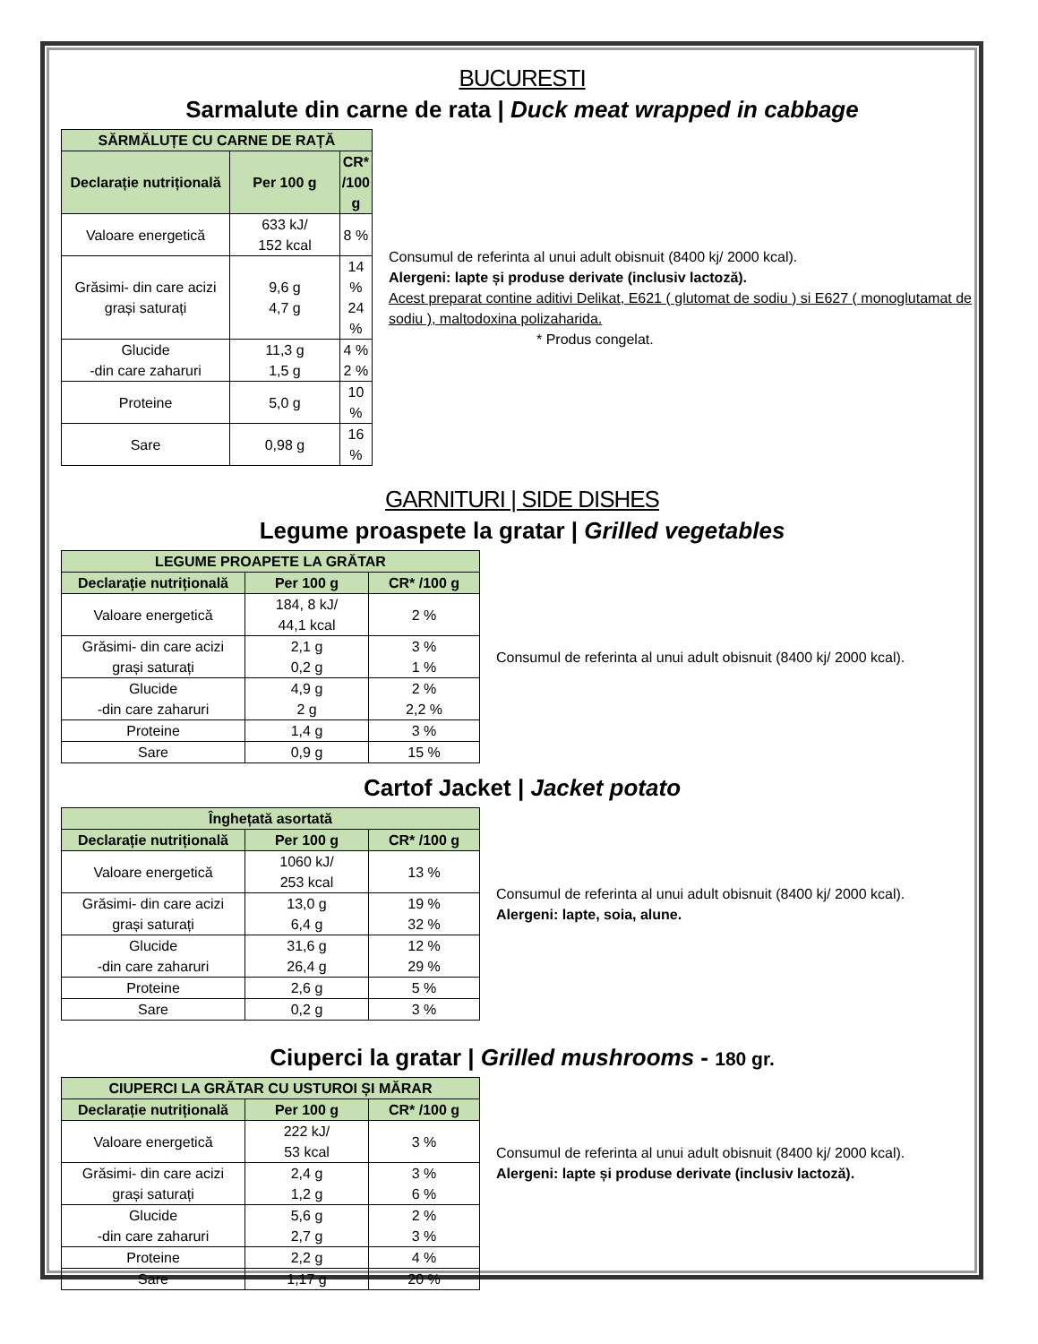BUCURESTI
Sarmalute din carne de rata | Duck meat wrapped in cabbage
| SĂRMĂLUȚE CU CARNE DE RAȚĂ | | |
| --- | --- | --- |
| Declarație nutrițională | Per 100 g | CR* /100 g |
| Valoare energetică | 633 kJ/ 152 kcal | 8 % |
| Grăsimi- din care acizi grași saturați | 9,6 g 4,7 g | 14 % 24 % |
| Glucide -din care zaharuri | 11,3 g 1,5 g | 4 % 2 % |
| Proteine | 5,0 g | 10 % |
| Sare | 0,98 g | 16 % |
Consumul de referinta al unui adult obisnuit (8400 kj/ 2000 kcal).
Alergeni: lapte și produse derivate (inclusiv lactoză).
Acest preparat contine aditivi Delikat, E621 ( glutomat de sodiu ) si E627 ( monoglutamat de sodiu ), maltodoxina polizaharida.
* Produs congelat.
GARNITURI | SIDE DISHES
Legume proaspete la gratar | Grilled vegetables
| LEGUME PROAPETE LA GRĂTAR | | |
| --- | --- | --- |
| Declarație nutrițională | Per 100 g | CR* /100 g |
| Valoare energetică | 184, 8 kJ/ 44,1 kcal | 2 % |
| Grăsimi- din care acizi grași saturați | 2,1 g 0,2 g | 3 % 1 % |
| Glucide -din care zaharuri | 4,9 g 2 g | 2 % 2,2 % |
| Proteine | 1,4 g | 3 % |
| Sare | 0,9 g | 15 % |
Consumul de referinta al unui adult obisnuit (8400 kj/ 2000 kcal).
Cartof Jacket | Jacket potato
| Înghețată asortată | | |
| --- | --- | --- |
| Declarație nutrițională | Per 100 g | CR* /100 g |
| Valoare energetică | 1060 kJ/ 253 kcal | 13 % |
| Grăsimi- din care acizi grași saturați | 13,0 g 6,4 g | 19 % 32 % |
| Glucide -din care zaharuri | 31,6 g 26,4 g | 12 % 29 % |
| Proteine | 2,6 g | 5 % |
| Sare | 0,2 g | 3 % |
Consumul de referinta al unui adult obisnuit (8400 kj/ 2000 kcal).
Alergeni: lapte, soia, alune.
Ciuperci la gratar | Grilled mushrooms - 180 gr.
| CIUPERCI LA GRĂTAR CU USTUROI ȘI MĂRAR | | |
| --- | --- | --- |
| Declarație nutrițională | Per 100 g | CR* /100 g |
| Valoare energetică | 222 kJ/ 53 kcal | 3 % |
| Grăsimi- din care acizi grași saturați | 2,4 g 1,2 g | 3 % 6 % |
| Glucide -din care zaharuri | 5,6 g 2,7 g | 2 % 3 % |
| Proteine | 2,2 g | 4 % |
| Sare | 1,17 g | 20 % |
Consumul de referinta al unui adult obisnuit (8400 kj/ 2000 kcal).
Alergeni: lapte și produse derivate (inclusiv lactoză).